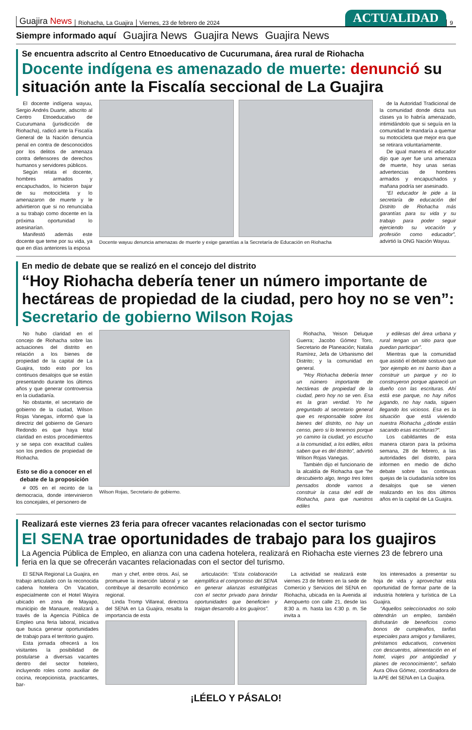Guajira News Riohacha, La Guajira Viernes, 23 de febrero de 2024
ACTUALIDAD
9
Siempre informado aquí Guajira News Guajira News Guajira News
Se encuentra adscrito al Centro Etnoeducativo de Cucurumana, área rural de Riohacha
Docente indígena es amenazado de muerte: denunció su situación ante la Fiscalía seccional de La Guajira
El docente indígena wayuu, Sergio Andrés Duarte, adscrito al Centro Etnoeducativo de Cucurumana (jurisdicción de Riohacha), radicó ante la Fiscalía General de la Nación denuncia penal en contra de desconocidos por los delitos de amenaza contra defensores de derechos humanos y servidores públicos.
Según relata el docente, hombres armados y encapuchados, lo hicieron bajar de su motocicleta y lo amenazaron de muerte y le advirtieron que si no renunciaba a su trabajo como docente en la próxima oportunidad lo asesinarían.
Manifestó además este docente que teme por su vida, ya que en días anteriores la esposa
Docente wayuu denuncia amenazas de muerte y exige garantías a la Secretaría de Educación en Riohacha
de la Autoridad Tradicional de la comunidad donde dicta sus clases ya lo habría amenazado, intimidándolo que si seguía en la comunidad le mandaría a quemar su motocicleta que mejor era que se retirara voluntariamente.
De igual manera el educador dijo que ayer fue una amenaza de muerte, hoy unas serias advertencias de hombres armados y encapuchados y mañana podría ser asesinado.
“El educador le pide a la secretaría de educación del Distrito de Riohacha más garantías para su vida y su trabajo para poder seguir ejerciendo su vocación y profesión como educador”, advirtió la ONG Nación Wayuu.
En medio de debate que se realizó en el concejo del distrito
“Hoy Riohacha debería tener un número importante de hectáreas de propiedad de la ciudad, pero hoy no se ven”: Secretario de gobierno Wilson Rojas
No hubo claridad en el concejo de Riohacha sobre las actuaciones del distrito en relación a los bienes de propiedad de la capital de La Guajira, todo esto por los continuos desalojos que se están presentando durante los últimos años y que generar controversia en la ciudadanía.
No obstante, el secretario de gobierno de la ciudad, Wilson Rojas Vanegas, informó que la directriz del gobierno de Genaro Redondo es que haya total claridad en estos procedimientos y se sepa con exactitud cuáles son los predios de propiedad de Riohacha.
Esto se dio a conocer en el debate de la proposición
# 005 en el recinto de la democracia, donde intervinieron los concejales, el personero de
Wilson Rojas, Secretario de gobierno.
Riohacha, Yeison Deluque Guerra; Jacobo Gómez Toro, Secretario de Planeación; Natalia Ramírez, Jefa de Urbanismo del Distrito; y la comunidad en general.
“Hoy Riohacha debería tener un número importante de hectáreas de propiedad de la ciudad, pero hoy no se ven. Esa es la gran verdad. Yo he preguntado al secretario general que es responsable sobre los bienes del distrito, no hay un censo, pero si lo tenemos porque yo camino la ciudad, yo escucho a la comunidad, a los ediles, ellos saben que es del distrito”, advirtió Wilson Rojas Vanegas.
También dijo el funcionario de la alcaldía de Riohacha que “he descubierto algo, tengo tres lotes pensados donde vamos a construir la casa del edil de Riohacha, para que nuestros ediles
y edilesas del área urbana y rural tengan un sitio para que puedan participar”.
Mientras que la comunidad que asistió el debate sostuvo que “por ejemplo en mi barrio iban a construir un parque y no lo construyeron porque apareció un dueño con las escrituras. Ahí está ese parque, no hay niños jugando, no hay nada, siguen llegando los viciosos. Esa es la situación que está viviendo nuestra Riohacha ¿dónde están sacando esas escrituras?”.
Los cabildantes de esta manera citaron para la próxima semana, 28 de febrero, a las autoridades del distrito, para informen en medio de dicho debate sobre las continuas quejas de la ciudadanía sobre los desalojos que se vienen realizando en los dos últimos años en la capital de La Guajira.
Realizará este viernes 23 feria para ofrecer vacantes relacionadas con el sector turismo
El SENA trae oportunidades de trabajo para los guajiros
La Agencia Pública de Empleo, en alianza con una cadena hotelera, realizará en Riohacha este viernes 23 de febrero una feria en la que se ofrecerán vacantes relacionadas con el sector del turismo.
El SENA Regional La Guajira, en trabajo articulado con la reconocida cadena hotelera On Vacation, especialmente con el Hotel Wayira ubicado en zona de Mayapo, municipio de Manaure, realizará a través de la Agencia Pública de Empleo una feria laboral, iniciativa que busca generar oportunidades de trabajo para el territorio guajiro.
Esta jornada ofrecerá a los visitantes la posibilidad de postularse a diversas vacantes dentro del sector hotelero, incluyendo roles como auxiliar de cocina, recepcionista, practicantes, bar-
man y chef, entre otros. Así, se promueve la inserción laboral y se contribuye al desarrollo económico regional.
Linda Tromp Villareal, directora del SENA en La Guajira, resalta la importancia de esta
articulación: “Esta colaboración ejemplifica el compromiso del SENA en generar alianzas estratégicas con el sector privado para brindar oportunidades que beneficien y traigan desarrollo a los guajiros”.
La actividad se realizará este viernes 23 de febrero en la sede de Comercio y Servicios del SENA en Riohacha, ubicada en la Avenida al Aeropuerto con calle 21, desde las 8:30 a. m. hasta las 4:30 p. m. Se invita a
los interesados a presentar su hoja de vida y aprovechar esta oportunidad de formar parte de la industria hotelera y turística de La Guajira.
“Aquellos seleccionados no solo obtendrán un empleo, también disfrutarán de beneficios como bonos de cumpleaños, tarifas especiales para amigos y familiares, préstamos educativos, convenios con descuentos, alimentación en el hotel, viajes por antigüedad y planes de reconocimiento”, señalo Aura Oliva Gómez, coordinadora de la APE del SENA en La Guajira.
¡LÉELO Y PÁSALO!